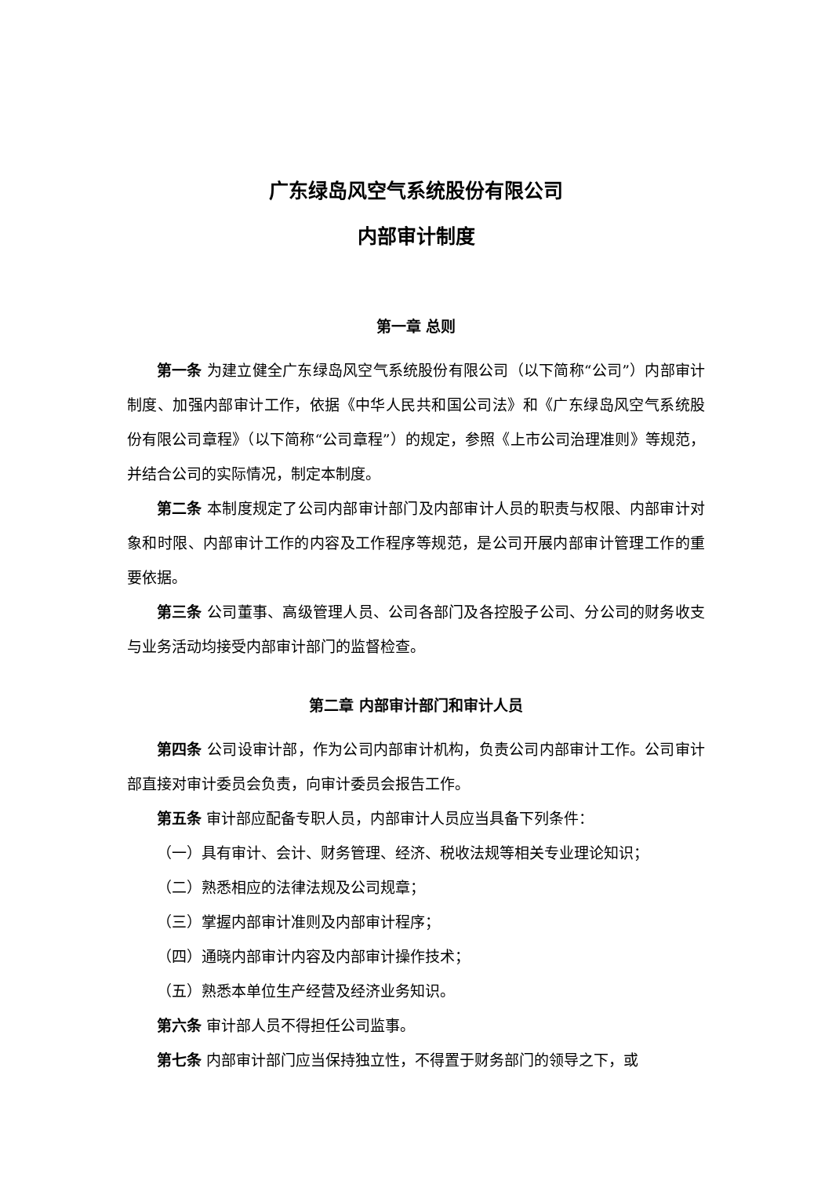广东绿岛风空气系统股份有限公司
内部审计制度
第一章 总则
第一条 为建立健全广东绿岛风空气系统股份有限公司（以下简称“公司”）内部审计制度、加强内部审计工作，依据《中华人民共和国公司法》和《广东绿岛风空气系统股份有限公司章程》（以下简称“公司章程”）的规定，参照《上市公司治理准则》等规范，并结合公司的实际情况，制定本制度。
第二条 本制度规定了公司内部审计部门及内部审计人员的职责与权限、内部审计对象和时限、内部审计工作的内容及工作程序等规范，是公司开展内部审计管理工作的重要依据。
第三条 公司董事、高级管理人员、公司各部门及各控股子公司、分公司的财务收支与业务活动均接受内部审计部门的监督检查。
第二章 内部审计部门和审计人员
第四条 公司设审计部，作为公司内部审计机构，负责公司内部审计工作。公司审计部直接对审计委员会负责，向审计委员会报告工作。
第五条 审计部应配备专职人员，内部审计人员应当具备下列条件：
（一）具有审计、会计、财务管理、经济、税收法规等相关专业理论知识；
（二）熟悉相应的法律法规及公司规章；
（三）掌握内部审计准则及内部审计程序；
（四）通晓内部审计内容及内部审计操作技术；
（五）熟悉本单位生产经营及经济业务知识。
第六条 审计部人员不得担任公司监事。
第七条 内部审计部门应当保持独立性，不得置于财务部门的领导之下，或